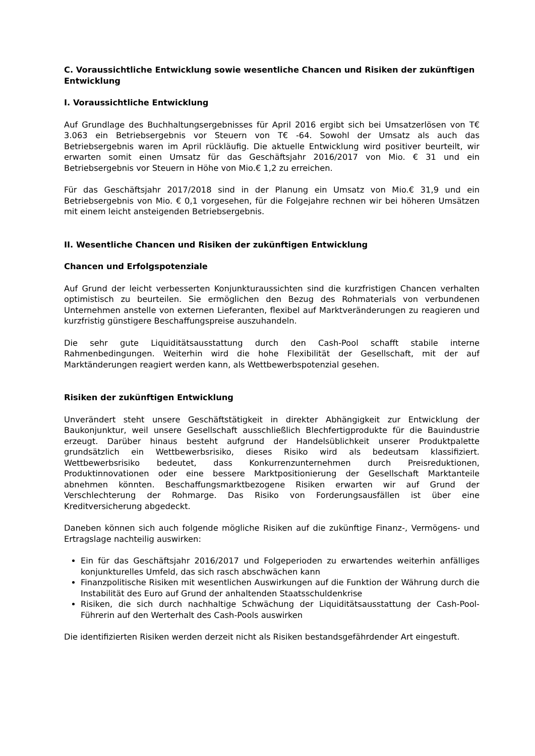C. Voraussichtliche Entwicklung sowie wesentliche Chancen und Risiken der zukünftigen Entwicklung
I. Voraussichtliche Entwicklung
Auf Grundlage des Buchhaltungsergebnisses für April 2016 ergibt sich bei Umsatzerlösen von T€ 3.063 ein Betriebsergebnis vor Steuern von T€ -64. Sowohl der Umsatz als auch das Betriebsergebnis waren im April rückläufig. Die aktuelle Entwicklung wird positiver beurteilt, wir erwarten somit einen Umsatz für das Geschäftsjahr 2016/2017 von Mio. € 31 und ein Betriebsergebnis vor Steuern in Höhe von Mio.€ 1,2 zu erreichen.
Für das Geschäftsjahr 2017/2018 sind in der Planung ein Umsatz von Mio.€ 31,9 und ein Betriebsergebnis von Mio. € 0,1 vorgesehen, für die Folgejahre rechnen wir bei höheren Umsätzen mit einem leicht ansteigenden Betriebsergebnis.
II. Wesentliche Chancen und Risiken der zukünftigen Entwicklung
Chancen und Erfolgspotenziale
Auf Grund der leicht verbesserten Konjunkturaussichten sind die kurzfristigen Chancen verhalten optimistisch zu beurteilen. Sie ermöglichen den Bezug des Rohmaterials von verbundenen Unternehmen anstelle von externen Lieferanten, flexibel auf Marktveränderungen zu reagieren und kurzfristig günstigere Beschaffungspreise auszuhandeln.
Die sehr gute Liquiditätsausstattung durch den Cash-Pool schafft stabile interne Rahmenbedingungen. Weiterhin wird die hohe Flexibilität der Gesellschaft, mit der auf Marktänderungen reagiert werden kann, als Wettbewerbspotenzial gesehen.
Risiken der zukünftigen Entwicklung
Unverändert steht unsere Geschäftstätigkeit in direkter Abhängigkeit zur Entwicklung der Baukonjunktur, weil unsere Gesellschaft ausschließlich Blechfertigprodukte für die Bauindustrie erzeugt. Darüber hinaus besteht aufgrund der Handelsüblichkeit unserer Produktpalette grundsätzlich ein Wettbewerbsrisiko, dieses Risiko wird als bedeutsam klassifiziert. Wettbewerbsrisiko bedeutet, dass Konkurrenzunternehmen durch Preisreduktionen, Produktinnovationen oder eine bessere Marktpositionierung der Gesellschaft Marktanteile abnehmen könnten. Beschaffungsmarktbezogene Risiken erwarten wir auf Grund der Verschlechterung der Rohmarge. Das Risiko von Forderungsausfällen ist über eine Kreditversicherung abgedeckt.
Daneben können sich auch folgende mögliche Risiken auf die zukünftige Finanz-, Vermögens- und Ertragslage nachteilig auswirken:
Ein für das Geschäftsjahr 2016/2017 und Folgeperioden zu erwartendes weiterhin anfälliges konjunkturelles Umfeld, das sich rasch abschwächen kann
Finanzpolitische Risiken mit wesentlichen Auswirkungen auf die Funktion der Währung durch die Instabilität des Euro auf Grund der anhaltenden Staatsschuldenkrise
Risiken, die sich durch nachhaltige Schwächung der Liquiditätsausstattung der Cash-Pool-Führerin auf den Werterhalt des Cash-Pools auswirken
Die identifizierten Risiken werden derzeit nicht als Risiken bestandsgefährdender Art eingestuft.